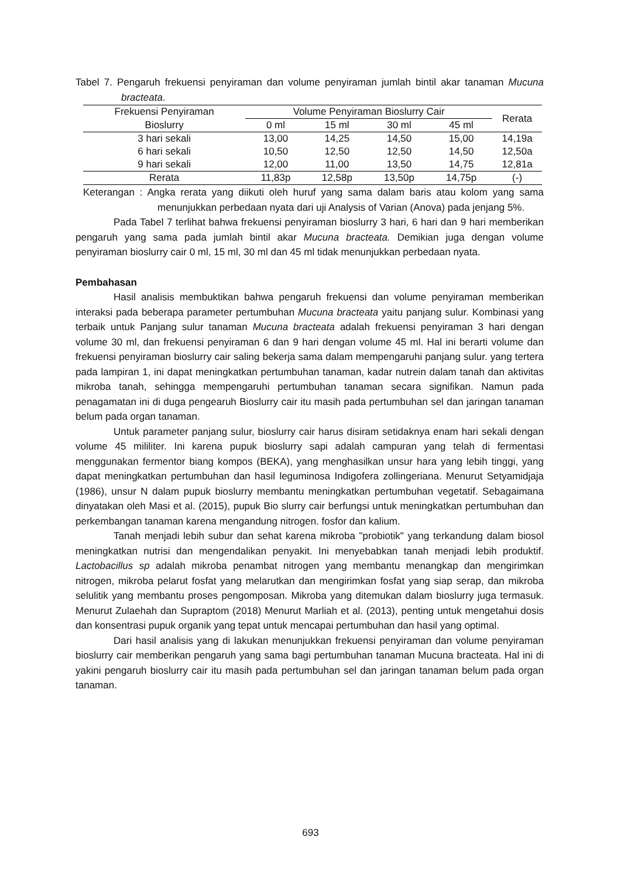Tabel 7. Pengaruh frekuensi penyiraman dan volume penyiraman jumlah bintil akar tanaman Mucuna bracteata.
| Frekuensi Penyiraman | Volume Penyiraman Bioslurry Cair | | | | Rerata |
| --- | --- | --- | --- | --- | --- |
| Bioslurry | 0 ml | 15 ml | 30 ml | 45 ml | |
| 3 hari sekali | 13,00 | 14,25 | 14,50 | 15,00 | 14,19a |
| 6 hari sekali | 10,50 | 12,50 | 12,50 | 14,50 | 12,50a |
| 9 hari sekali | 12,00 | 11,00 | 13,50 | 14,75 | 12,81a |
| Rerata | 11,83p | 12,58p | 13,50p | 14,75p | (-) |
Keterangan : Angka rerata yang diikuti oleh huruf yang sama dalam baris atau kolom yang sama menunjukkan perbedaan nyata dari uji Analysis of Varian (Anova) pada jenjang 5%.
Pada Tabel 7 terlihat bahwa frekuensi penyiraman bioslurry 3 hari, 6 hari dan 9 hari memberikan pengaruh yang sama pada jumlah bintil akar Mucuna bracteata. Demikian juga dengan volume penyiraman bioslurry cair 0 ml, 15 ml, 30 ml dan 45 ml tidak menunjukkan perbedaan nyata.
Pembahasan
Hasil analisis membuktikan bahwa pengaruh frekuensi dan volume penyiraman memberikan interaksi pada beberapa parameter pertumbuhan Mucuna bracteata yaitu panjang sulur. Kombinasi yang terbaik untuk Panjang sulur tanaman Mucuna bracteata adalah frekuensi penyiraman 3 hari dengan volume 30 ml, dan frekuensi penyiraman 6 dan 9 hari dengan volume 45 ml. Hal ini berarti volume dan frekuensi penyiraman bioslurry cair saling bekerja sama dalam mempengaruhi panjang sulur. yang tertera pada lampiran 1, ini dapat meningkatkan pertumbuhan tanaman, kadar nutrein dalam tanah dan aktivitas mikroba tanah, sehingga mempengaruhi pertumbuhan tanaman secara signifikan. Namun pada penagamatan ini di duga pengearuh Bioslurry cair itu masih pada pertumbuhan sel dan jaringan tanaman belum pada organ tanaman.
Untuk parameter panjang sulur, bioslurry cair harus disiram setidaknya enam hari sekali dengan volume 45 mililiter. Ini karena pupuk bioslurry sapi adalah campuran yang telah di fermentasi menggunakan fermentor biang kompos (BEKA), yang menghasilkan unsur hara yang lebih tinggi, yang dapat meningkatkan pertumbuhan dan hasil leguminosa Indigofera zollingeriana. Menurut Setyamidjaja (1986), unsur N dalam pupuk bioslurry membantu meningkatkan pertumbuhan vegetatif. Sebagaimana dinyatakan oleh Masi et al. (2015), pupuk Bio slurry cair berfungsi untuk meningkatkan pertumbuhan dan perkembangan tanaman karena mengandung nitrogen. fosfor dan kalium.
Tanah menjadi lebih subur dan sehat karena mikroba "probiotik" yang terkandung dalam biosol meningkatkan nutrisi dan mengendalikan penyakit. Ini menyebabkan tanah menjadi lebih produktif. Lactobacillus sp adalah mikroba penambat nitrogen yang membantu menangkap dan mengirimkan nitrogen, mikroba pelarut fosfat yang melarutkan dan mengirimkan fosfat yang siap serap, dan mikroba selulitik yang membantu proses pengomposan. Mikroba yang ditemukan dalam bioslurry juga termasuk. Menurut Zulaehah dan Supraptom (2018) Menurut Marliah et al. (2013), penting untuk mengetahui dosis dan konsentrasi pupuk organik yang tepat untuk mencapai pertumbuhan dan hasil yang optimal.
Dari hasil analisis yang di lakukan menunjukkan frekuensi penyiraman dan volume penyiraman bioslurry cair memberikan pengaruh yang sama bagi pertumbuhan tanaman Mucuna bracteata. Hal ini di yakini pengaruh bioslurry cair itu masih pada pertumbuhan sel dan jaringan tanaman belum pada organ tanaman.
693